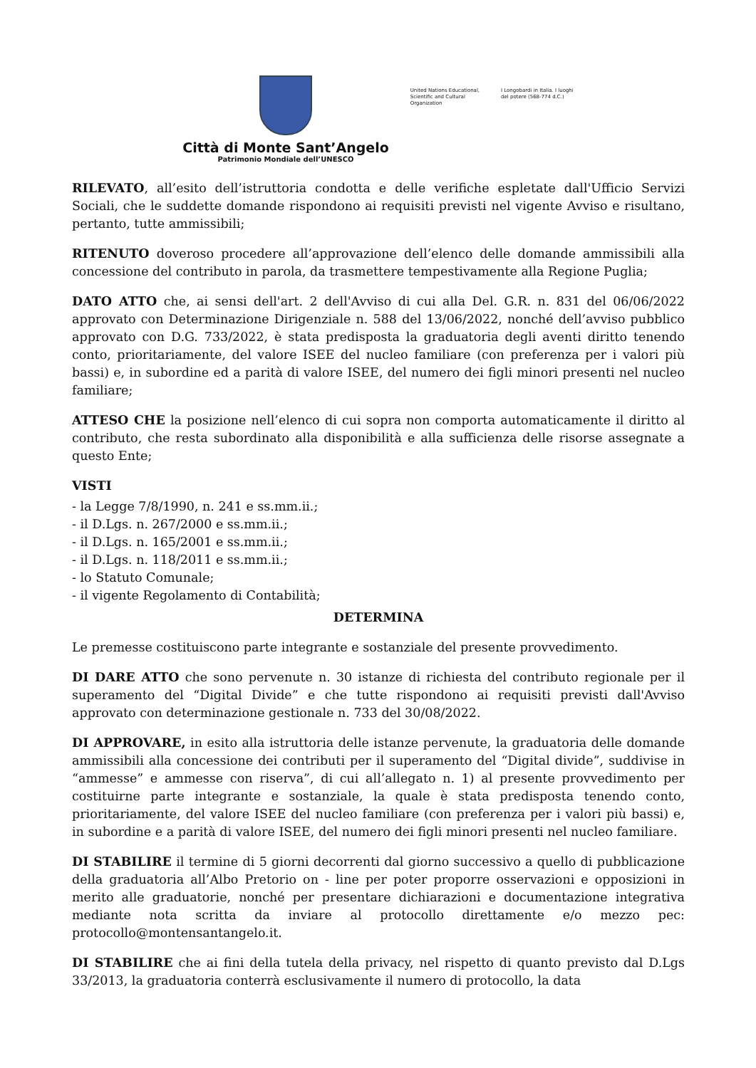Città di Monte Sant’Angelo
Patrimonio Mondiale dell’UNESCO
United Nations Educational, Scientific and Cultural Organization
I Longobardi in Italia. I luoghi del potere (568-774 d.C.)
RILEVATO, all’esito dell’istruttoria condotta e delle verifiche espletate dall'Ufficio Servizi Sociali, che le suddette domande rispondono ai requisiti previsti nel vigente Avviso e risultano, pertanto, tutte ammissibili;
RITENUTO doveroso procedere all’approvazione dell’elenco delle domande ammissibili alla concessione del contributo in parola, da trasmettere tempestivamente alla Regione Puglia;
DATO ATTO che, ai sensi dell'art. 2 dell'Avviso di cui alla Del. G.R. n. 831 del 06/06/2022 approvato con Determinazione Dirigenziale n. 588 del 13/06/2022, nonché dell’avviso pubblico approvato con D.G. 733/2022, è stata predisposta la graduatoria degli aventi diritto tenendo conto, prioritariamente, del valore ISEE del nucleo familiare (con preferenza per i valori più bassi) e, in subordine ed a parità di valore ISEE, del numero dei figli minori presenti nel nucleo familiare;
ATTESO CHE la posizione nell’elenco di cui sopra non comporta automaticamente il diritto al contributo, che resta subordinato alla disponibilità e alla sufficienza delle risorse assegnate a questo Ente;
VISTI
- la Legge 7/8/1990, n. 241 e ss.mm.ii.;
- il D.Lgs. n. 267/2000 e ss.mm.ii.;
- il D.Lgs. n. 165/2001 e ss.mm.ii.;
- il D.Lgs. n. 118/2011 e ss.mm.ii.;
- lo Statuto Comunale;
- il vigente Regolamento di Contabilità;
DETERMINA
Le premesse costituiscono parte integrante e sostanziale del presente provvedimento.
DI DARE ATTO che sono pervenute n. 30 istanze di richiesta del contributo regionale per il superamento del “Digital Divide” e che tutte rispondono ai requisiti previsti dall'Avviso approvato con determinazione gestionale n. 733 del 30/08/2022.
DI APPROVARE, in esito alla istruttoria delle istanze pervenute, la graduatoria delle domande ammissibili alla concessione dei contributi per il superamento del “Digital divide”, suddivise in “ammesse” e ammesse con riserva”, di cui all’allegato n. 1) al presente provvedimento per costituirne parte integrante e sostanziale, la quale è stata predisposta tenendo conto, prioritariamente, del valore ISEE del nucleo familiare (con preferenza per i valori più bassi) e, in subordine e a parità di valore ISEE, del numero dei figli minori presenti nel nucleo familiare.
DI STABILIRE il termine di 5 giorni decorrenti dal giorno successivo a quello di pubblicazione della graduatoria all’Albo Pretorio on - line per poter proporre osservazioni e opposizioni in merito alle graduatorie, nonché per presentare dichiarazioni e documentazione integrativa mediante nota scritta da inviare al protocollo direttamente e/o mezzo pec: protocollo@montensantangelo.it.
DI STABILIRE che ai fini della tutela della privacy, nel rispetto di quanto previsto dal D.Lgs 33/2013, la graduatoria conterrà esclusivamente il numero di protocollo, la data